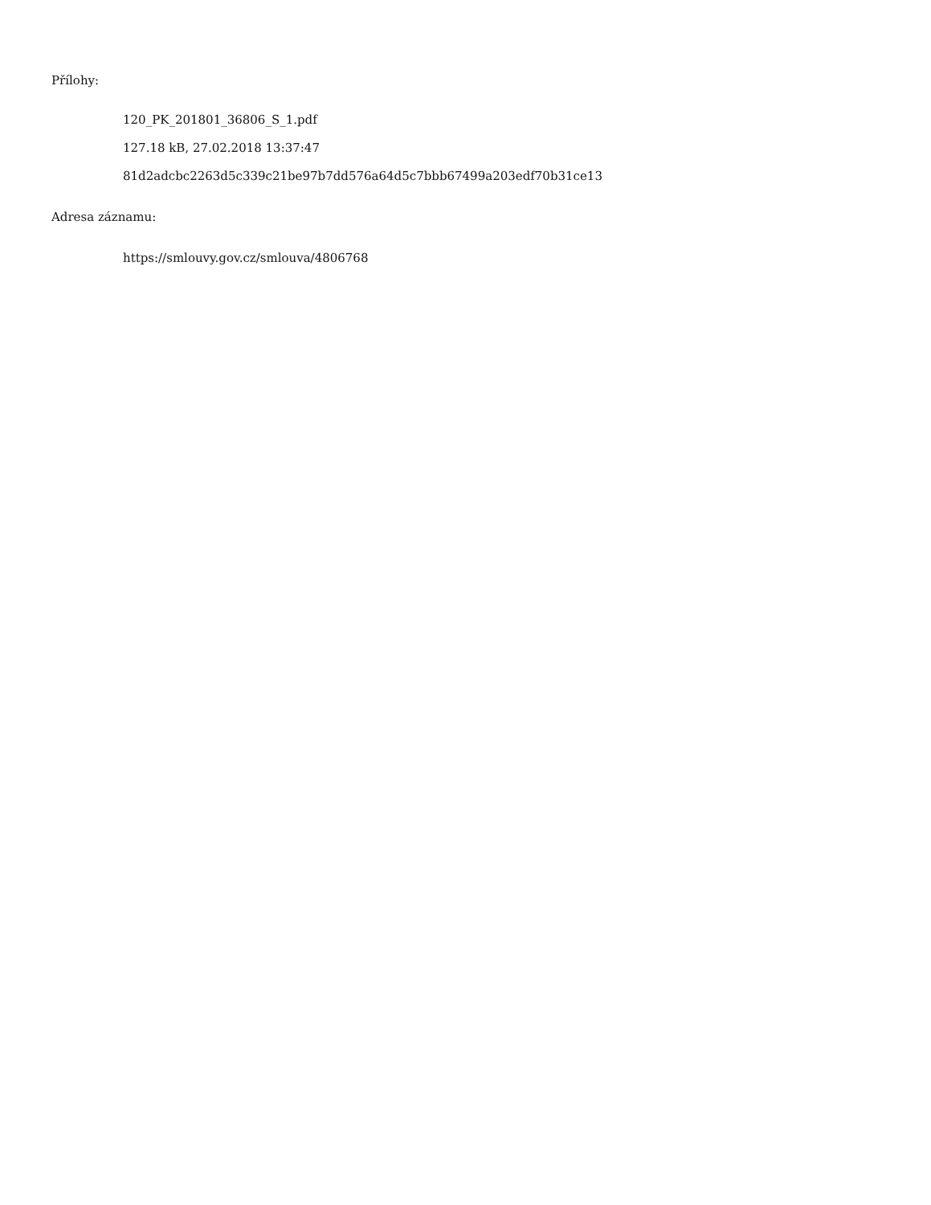Přílohy:
120_PK_201801_36806_S_1.pdf
127.18 kB, 27.02.2018 13:37:47
81d2adcbc2263d5c339c21be97b7dd576a64d5c7bbb67499a203edf70b31ce13
Adresa záznamu:
https://smlouvy.gov.cz/smlouva/4806768